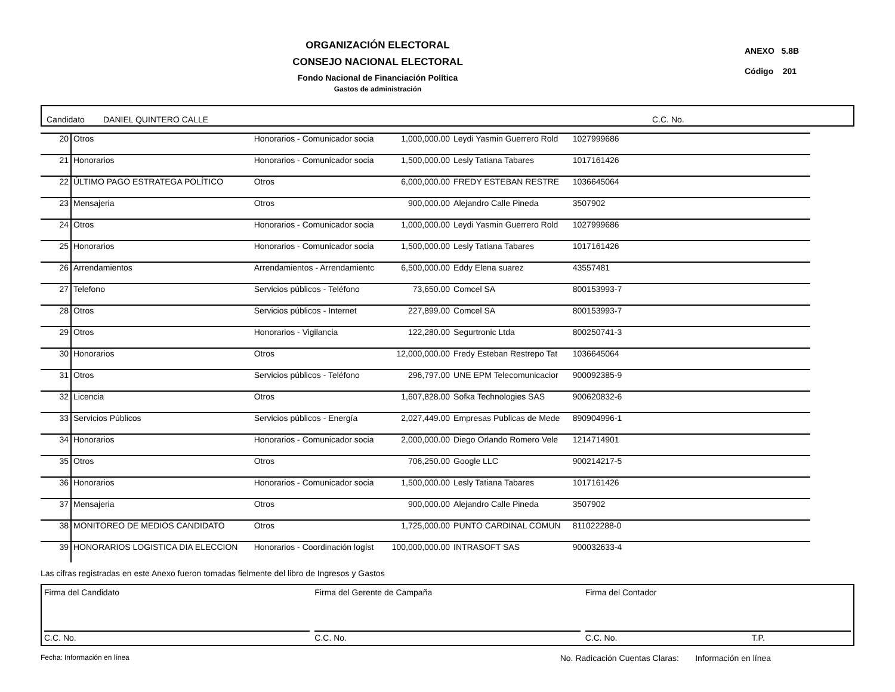ORGANIZACIÓN ELECTORAL
CONSEJO NACIONAL ELECTORAL
Fondo Nacional de Financiación Política
Gastos de administración
ANEXO 5.8B
Código 201
Candidato DANIEL QUINTERO CALLE C.C. No.
| 20 | Otros | Honorarios - Comunicador socia | 1,000,000.00 | Leydi Yasmin Guerrero Rold | 1027999686 | |
| 21 | Honorarios | Honorarios - Comunicador socia | 1,500,000.00 | Lesly Tatiana Tabares | 1017161426 | |
| 22 | ÚLTIMO PAGO ESTRATEGA POLÍTICO | Otros | 6,000,000.00 | FREDY ESTEBAN RESTRE | 1036645064 | |
| 23 | Mensajeria | Otros | 900,000.00 | Alejandro Calle Pineda | 3507902 | |
| 24 | Otros | Honorarios - Comunicador socia | 1,000,000.00 | Leydi Yasmin Guerrero Rold | 1027999686 | |
| 25 | Honorarios | Honorarios - Comunicador socia | 1,500,000.00 | Lesly Tatiana Tabares | 1017161426 | |
| 26 | Arrendamientos | Arrendamientos - Arrendamientc | 6,500,000.00 | Eddy Elena suarez | 43557481 | |
| 27 | Telefono | Servicios públicos - Teléfono | 73,650.00 | Comcel SA | 800153993-7 | |
| 28 | Otros | Servicios públicos - Internet | 227,899.00 | Comcel SA | 800153993-7 | |
| 29 | Otros | Honorarios - Vigilancia | 122,280.00 | Segurtronic Ltda | 800250741-3 | |
| 30 | Honorarios | Otros | 12,000,000.00 | Fredy Esteban Restrepo Tat | 1036645064 | |
| 31 | Otros | Servicios públicos - Teléfono | 296,797.00 | UNE EPM Telecomunicacior | 900092385-9 | |
| 32 | Licencia | Otros | 1,607,828.00 | Sofka Technologies SAS | 900620832-6 | |
| 33 | Servicios Públicos | Servicios públicos - Energía | 2,027,449.00 | Empresas Publicas de Mede | 890904996-1 | |
| 34 | Honorarios | Honorarios - Comunicador socia | 2,000,000.00 | Diego Orlando Romero Vele | 1214714901 | |
| 35 | Otros | Otros | 706,250.00 | Google LLC | 900214217-5 | |
| 36 | Honorarios | Honorarios - Comunicador socia | 1,500,000.00 | Lesly Tatiana Tabares | 1017161426 | |
| 37 | Mensajeria | Otros | 900,000.00 | Alejandro Calle Pineda | 3507902 | |
| 38 | MONITOREO DE MEDIOS CANDIDATO | Otros | 1,725,000.00 | PUNTO CARDINAL COMUN | 811022288-0 | |
| 39 | HONORARIOS LOGISTICA DIA ELECCION | Honorarios - Coordinación logíst | 100,000,000.00 | INTRASOFT SAS | 900032633-4 | |
Las cifras registradas en este Anexo fueron tomadas fielmente del libro de Ingresos y Gastos
Firma del Candidato
C.C. No.
Firma del Gerente de Campaña
C.C. No.
Firma del Contador
C.C. No. T.P.
Fecha: Información en línea No. Radicación Cuentas Claras: Información en línea